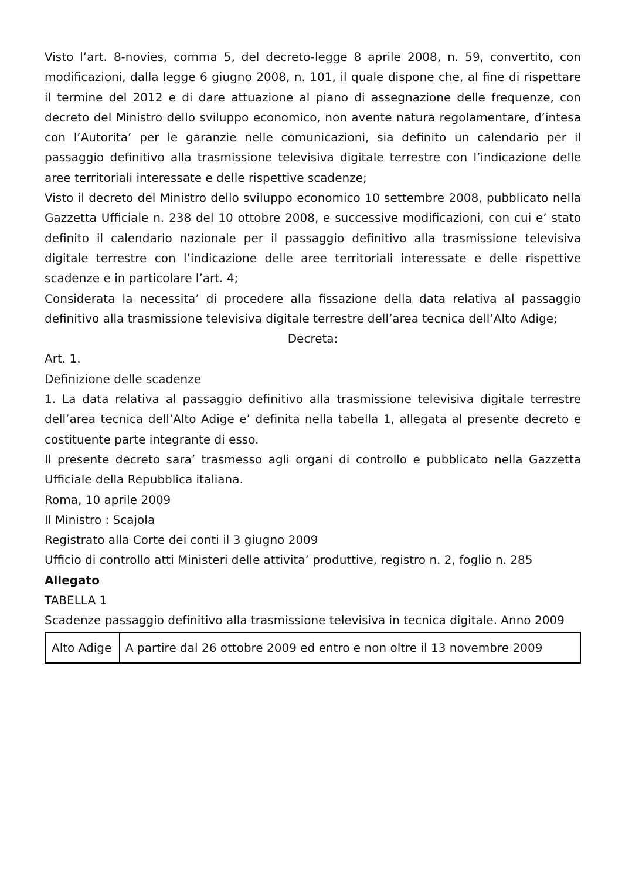Visto l’art. 8-novies, comma 5, del decreto-legge 8 aprile 2008, n. 59, convertito, con modificazioni, dalla legge 6 giugno 2008, n. 101, il quale dispone che, al fine di rispettare il termine del 2012 e di dare attuazione al piano di assegnazione delle frequenze, con decreto del Ministro dello sviluppo economico, non avente natura regolamentare, d’intesa con l’Autorita’ per le garanzie nelle comunicazioni, sia definito un calendario per il passaggio definitivo alla trasmissione televisiva digitale terrestre con l’indicazione delle aree territoriali interessate e delle rispettive scadenze;
Visto il decreto del Ministro dello sviluppo economico 10 settembre 2008, pubblicato nella Gazzetta Ufficiale n. 238 del 10 ottobre 2008, e successive modificazioni, con cui e’ stato definito il calendario nazionale per il passaggio definitivo alla trasmissione televisiva digitale terrestre con l’indicazione delle aree territoriali interessate e delle rispettive scadenze e in particolare l’art. 4;
Considerata la necessita’ di procedere alla fissazione della data relativa al passaggio definitivo alla trasmissione televisiva digitale terrestre dell’area tecnica dell’Alto Adige;
Decreta:
Art. 1.
Definizione delle scadenze
1. La data relativa al passaggio definitivo alla trasmissione televisiva digitale terrestre dell’area tecnica dell’Alto Adige e’ definita nella tabella 1, allegata al presente decreto e costituente parte integrante di esso.
Il presente decreto sara’ trasmesso agli organi di controllo e pubblicato nella Gazzetta Ufficiale della Repubblica italiana.
Roma, 10 aprile 2009
Il Ministro : Scajola
Registrato alla Corte dei conti il 3 giugno 2009
Ufficio di controllo atti Ministeri delle attivita’ produttive, registro n. 2, foglio n. 285
Allegato
TABELLA 1
Scadenze passaggio definitivo alla trasmissione televisiva in tecnica digitale. Anno 2009
| Alto Adige | A partire dal 26 ottobre 2009 ed entro e non oltre il 13 novembre 2009 |